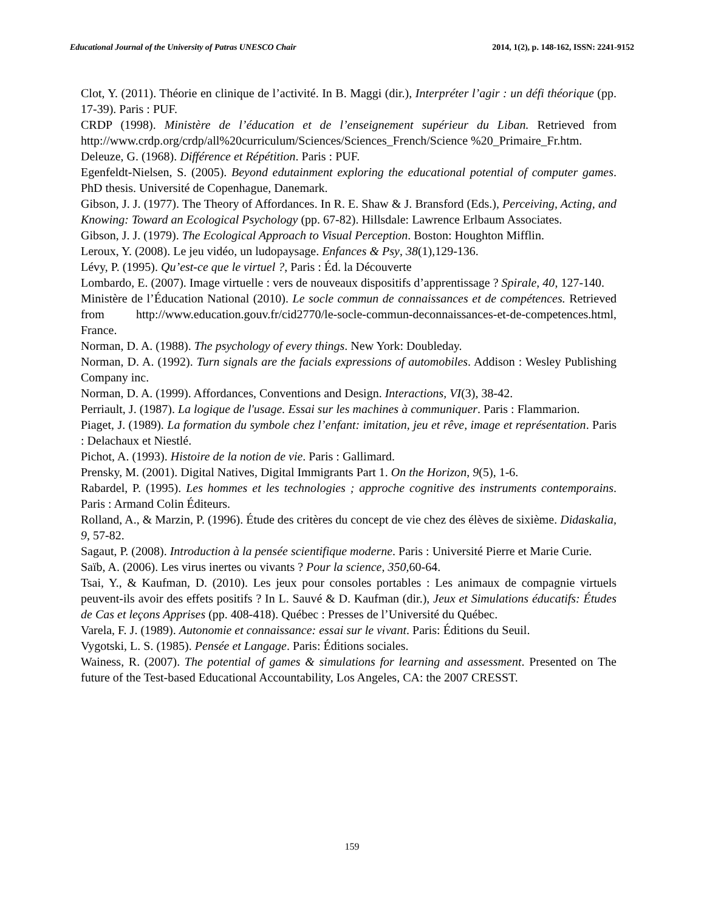Educational Journal of the University of Patras UNESCO Chair 2014, 1(2), p. 148-162, ISSN: 2241-9152
Clot, Y. (2011). Théorie en clinique de l’activité. In B. Maggi (dir.), Interpréter l’agir : un défi théorique (pp. 17-39). Paris : PUF.
CRDP (1998). Ministère de l’éducation et de l’enseignement supérieur du Liban. Retrieved from http://www.crdp.org/crdp/all%20curriculum/Sciences/Sciences_French/Science %20_Primaire_Fr.htm.
Deleuze, G. (1968). Différence et Répétition. Paris : PUF.
Egenfeldt-Nielsen, S. (2005). Beyond edutainment exploring the educational potential of computer games. PhD thesis. Université de Copenhague, Danemark.
Gibson, J. J. (1977). The Theory of Affordances. In R. E. Shaw & J. Bransford (Eds.), Perceiving, Acting, and Knowing: Toward an Ecological Psychology (pp. 67-82). Hillsdale: Lawrence Erlbaum Associates.
Gibson, J. J. (1979). The Ecological Approach to Visual Perception. Boston: Houghton Mifflin.
Leroux, Y. (2008). Le jeu vidéo, un ludopaysage. Enfances & Psy, 38(1),129-136.
Lévy, P. (1995). Qu’est-ce que le virtuel ?, Paris : Éd. la Découverte
Lombardo, E. (2007). Image virtuelle : vers de nouveaux dispositifs d’apprentissage ? Spirale, 40, 127-140.
Ministère de l’Éducation National (2010). Le socle commun de connaissances et de compétences. Retrieved from http://www.education.gouv.fr/cid2770/le-socle-commun-deconnaissances-et-de-competences.html, France.
Norman, D. A. (1988). The psychology of every things. New York: Doubleday.
Norman, D. A. (1992). Turn signals are the facials expressions of automobiles. Addison : Wesley Publishing Company inc.
Norman, D. A. (1999). Affordances, Conventions and Design. Interactions, VI(3), 38-42.
Perriault, J. (1987). La logique de l'usage. Essai sur les machines à communiquer. Paris : Flammarion.
Piaget, J. (1989). La formation du symbole chez l’enfant: imitation, jeu et rêve, image et représentation. Paris : Delachaux et Niestlé.
Pichot, A. (1993). Histoire de la notion de vie. Paris : Gallimard.
Prensky, M. (2001). Digital Natives, Digital Immigrants Part 1. On the Horizon, 9(5), 1-6.
Rabardel, P. (1995). Les hommes et les technologies ; approche cognitive des instruments contemporains. Paris : Armand Colin Éditeurs.
Rolland, A., & Marzin, P. (1996). Étude des critères du concept de vie chez des élèves de sixième. Didaskalia, 9, 57-82.
Sagaut, P. (2008). Introduction à la pensée scientifique moderne. Paris : Université Pierre et Marie Curie.
Saïb, A. (2006). Les virus inertes ou vivants ? Pour la science, 350, 60-64.
Tsai, Y., & Kaufman, D. (2010). Les jeux pour consoles portables : Les animaux de compagnie virtuels peuvent-ils avoir des effets positifs ? In L. Sauvé & D. Kaufman (dir.), Jeux et Simulations éducatifs: Études de Cas et leçons Apprises (pp. 408-418). Québec : Presses de l’Université du Québec.
Varela, F. J. (1989). Autonomie et connaissance: essai sur le vivant. Paris: Éditions du Seuil.
Vygotski, L. S. (1985). Pensée et Langage. Paris: Éditions sociales.
Wainess, R. (2007). The potential of games & simulations for learning and assessment. Presented on The future of the Test-based Educational Accountability, Los Angeles, CA: the 2007 CRESST.
159